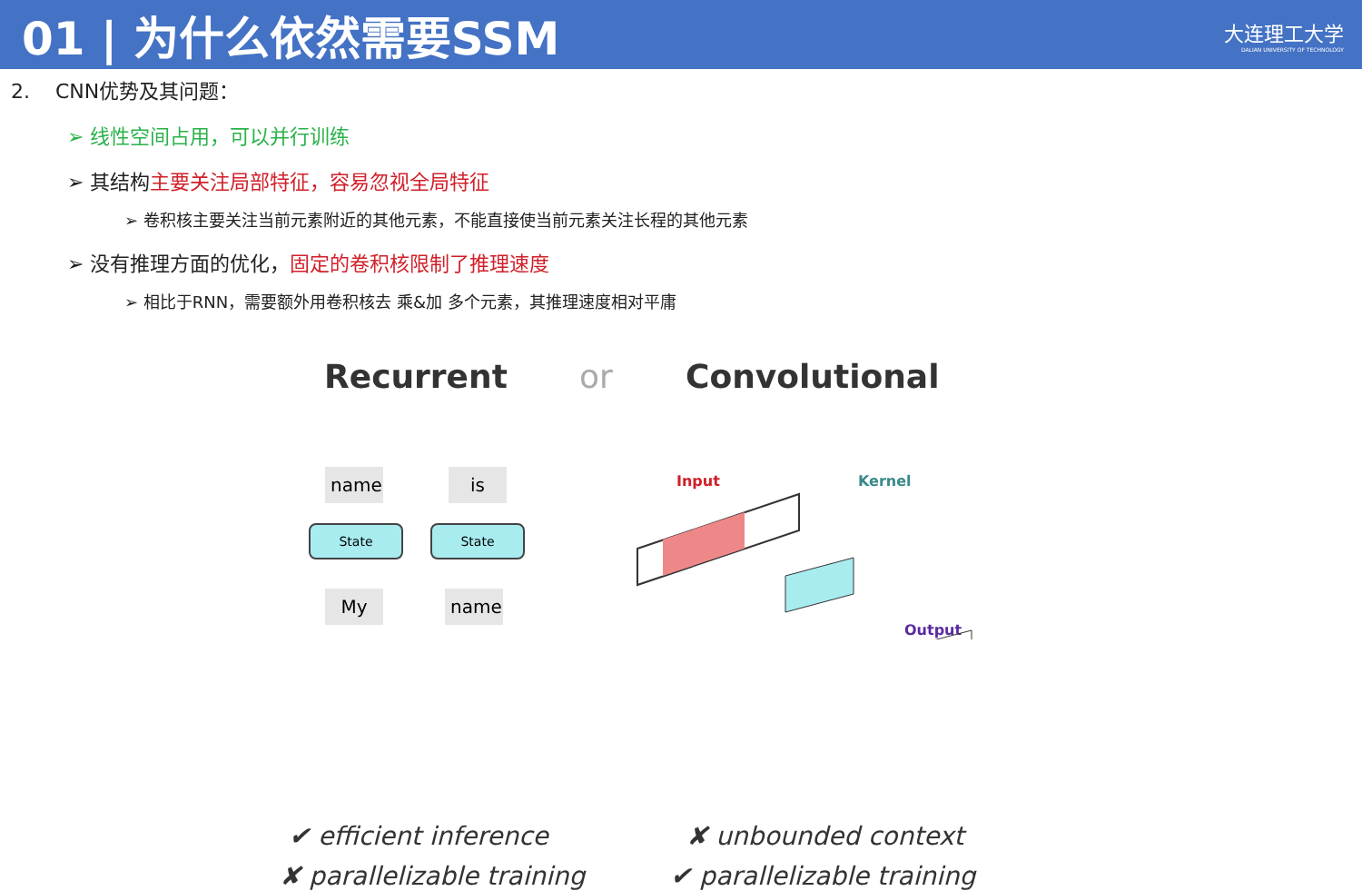01 | 为什么依然需要SSM
大连理工大学
DALIAN UNIVERSITY OF TECHNOLOGY
2. CNN优势及其问题：
➢ 线性空间占用，可以并行训练
➢ 其结构主要关注局部特征，容易忽视全局特征
➢ 卷积核主要关注当前元素附近的其他元素，不能直接使当前元素关注长程的其他元素
➢ 没有推理方面的优化，固定的卷积核限制了推理速度
➢ 相比于RNN，需要额外用卷积核去 乘&加 多个元素，其推理速度相对平庸
Recurrent or Convolutional
name is
State State
My name
Input Kernel
Output
✔ efficient inference
✘ parallelizable training
✘ unbounded context
✔ parallelizable training